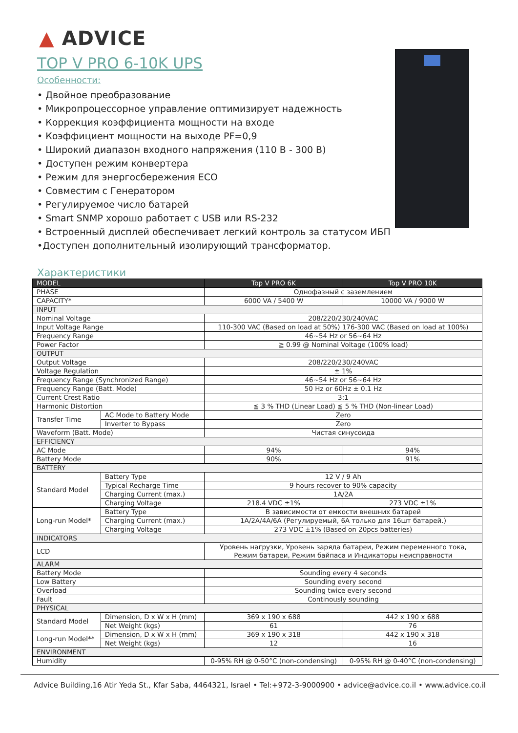▲ ADVICE
TOP V PRO 6-10K UPS
Особенности:
• Двойное преобразование
• Микропроцессорное управление оптимизирует надежность
• Коррекция коэффициента мощности на входе
• Коэффициент мощности на выходе PF=0,9
• Широкий диапазон входного напряжения (110 В - 300 В)
• Доступен режим конвертера
• Режим для энергосбережения ECO
• Совместим с Генератором
• Регулируемое число батарей
• Smart SNMP хорошо работает с USB или RS-232
• Встроенный дисплей обеспечивает легкий контроль за статусом ИБП
•Доступен дополнительный изолирующий трансформатор.
Характеристики
| MODEL | | Top V PRO 6K | Top V PRO 10K |
| --- | --- | --- | --- |
| PHASE | | Однофазный с заземлением | |
| CAPACITY* | | 6000 VA / 5400 W | 10000 VA / 9000 W |
| INPUT | | | |
| Nominal Voltage | | 208/220/230/240VAC | |
| Input Voltage Range | | 110-300 VAC (Based on load at 50%) 176-300 VAC (Based on load at 100%) | |
| Frequency Range | | 46~54 Hz or 56~64 Hz | |
| Power Factor | | ≧ 0.99 @ Nominal Voltage (100% load) | |
| OUTPUT | | | |
| Output Voltage | | 208/220/230/240VAC | |
| Voltage Regulation | | ± 1% | |
| Frequency Range (Synchronized Range) | | 46~54 Hz or 56~64 Hz | |
| Frequency Range (Batt. Mode) | | 50 Hz or 60Hz ± 0.1 Hz | |
| Current Crest Ratio | | 3:1 | |
| Harmonic Distortion | | ≦ 3 % THD (Linear Load) ≦ 5 % THD (Non-linear Load) | |
| Transfer Time | AC Mode to Battery Mode | Zero | |
| | Inverter to Bypass | Zero | |
| Waveform (Batt. Mode) | | Чистая синусоида | |
| EFFICIENCY | | | |
| AC Mode | | 94% | 94% |
| Battery Mode | | 90% | 91% |
| BATTERY | | | |
| Standard Model | Battery Type | 12 V / 9 Ah | |
| | Typical Recharge Time | 9 hours recover to 90% capacity | |
| | Charging Current (max.) | 1A/2A | |
| | Charging Voltage | 218.4 VDC ±1% | 273 VDC ±1% |
| Long-run Model* | Battery Type | В зависимости от емкости внешних батарей | |
| | Charging Current (max.) | 1A/2A/4A/6A (Регулируемый, 6A только для 16шт батарей.) | |
| | Charging Voltage | 273 VDC ±1% (Based on 20pcs batteries) | |
| INDICATORS | | | |
| LCD | | Уровень нагрузки, Уровень заряда батареи, Режим переменного тока, Режим батареи, Режим байпаса и Индикаторы неисправности | |
| ALARM | | | |
| Battery Mode | | Sounding every 4 seconds | |
| Low Battery | | Sounding every second | |
| Overload | | Sounding twice every second | |
| Fault | | Continously sounding | |
| PHYSICAL | | | |
| Standard Model | Dimension, D x W x H (mm) | 369 x 190 x 688 | 442 x 190 x 688 |
| | Net Weight (kgs) | 61 | 76 |
| Long-run Model** | Dimension, D x W x H (mm) | 369 x 190 x 318 | 442 x 190 x 318 |
| | Net Weight (kgs) | 12 | 16 |
| ENVIRONMENT | | | |
| Humidity | | 0-95% RH @ 0-50°C (non-condensing) | 0-95% RH @ 0-40°C (non-condensing) |
Advice Building,16 Atir Yeda St., Kfar Saba, 4464321, Israel • Tel:+972-3-9000900 • advice@advice.co.il • www.advice.co.il